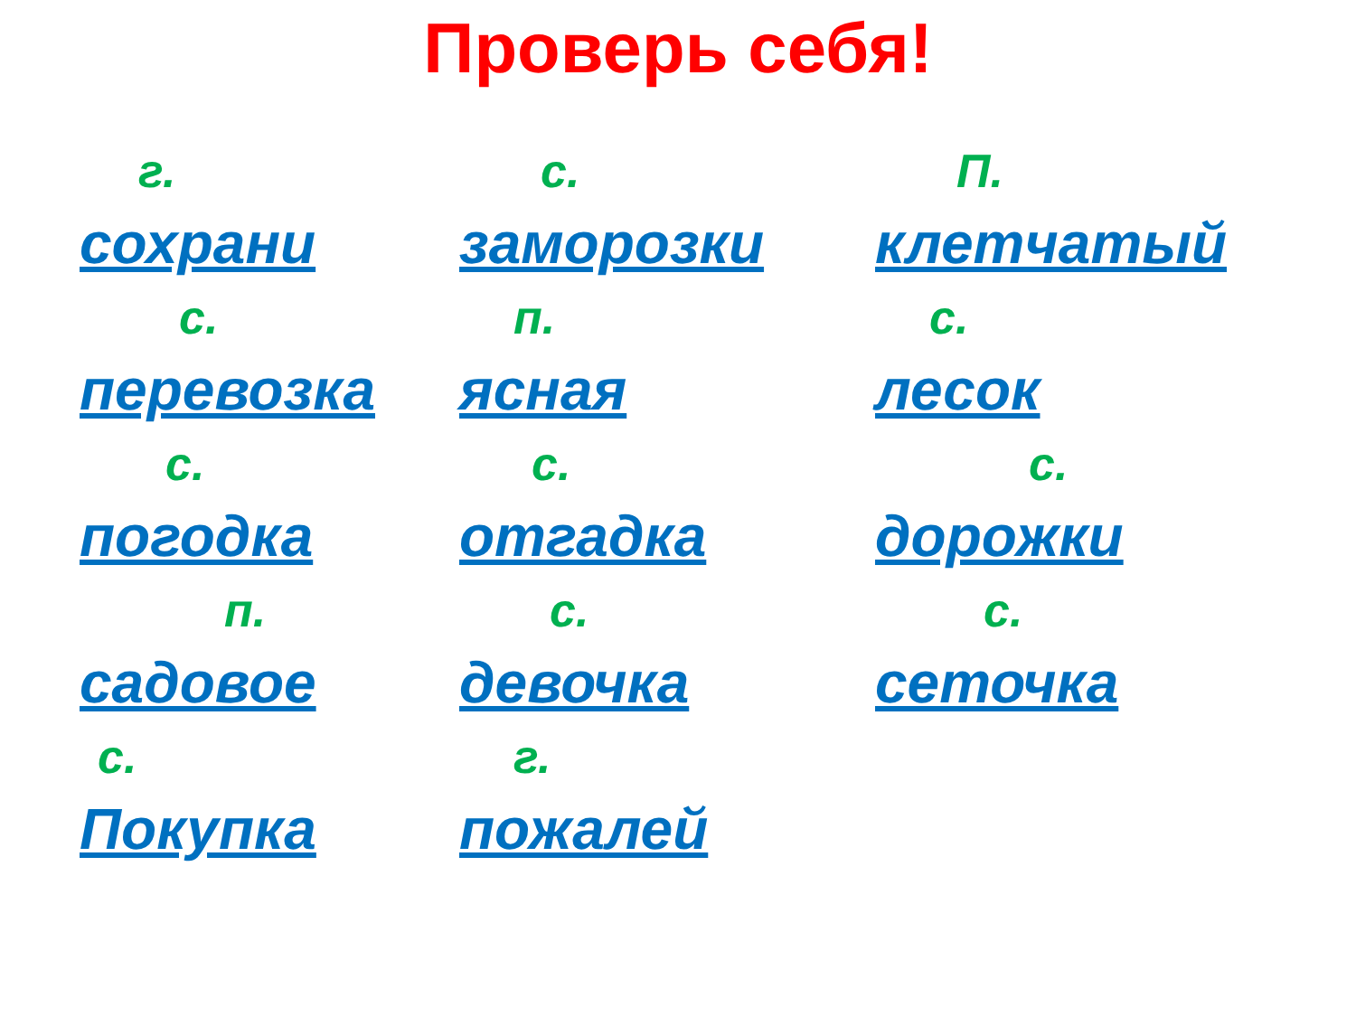Проверь себя!
г.
сохрани
с.
заморозки
П.
клетчатый
с.
перевозка
п.
ясная
с.
лесок
с.
погодка
с.
отгадка
с.
дорожки
п.
садовое
с.
девочка
с.
сеточка
с.
Покупка
г.
пожалей